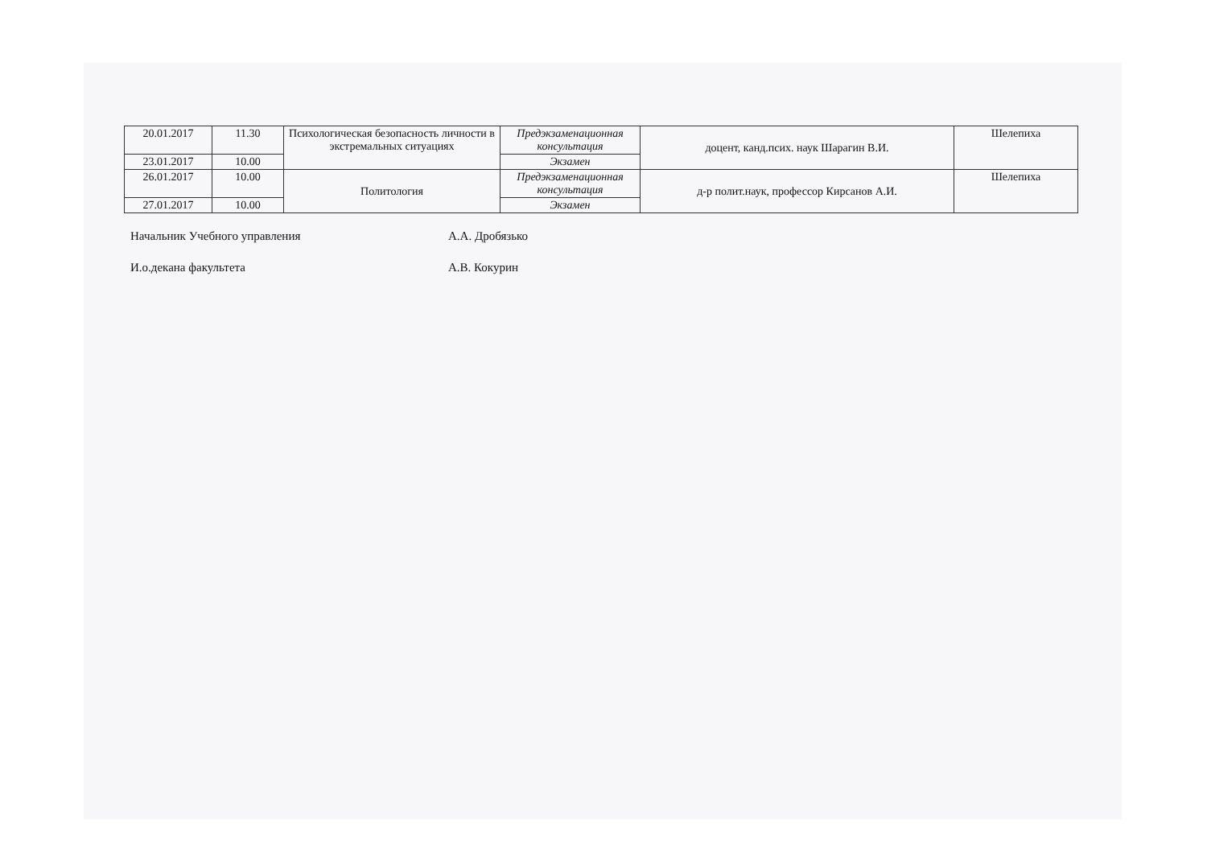| 20.01.2017 | 11.30 | Психологическая безопасность личности в экстремальных ситуациях | Предэкзаменационная консультация | доцент, канд.псих. наук Шарагин В.И. | Шелепиха |
| 23.01.2017 | 10.00 | | Экзамен | | |
| 26.01.2017 | 10.00 | Политология | Предэкзаменационная консультация | д-р полит.наук, профессор Кирсанов А.И. | Шелепиха |
| 27.01.2017 | 10.00 | | Экзамен | | |
Начальник Учебного управления А.А. Дробязько
И.о.декана факультета А.В. Кокурин